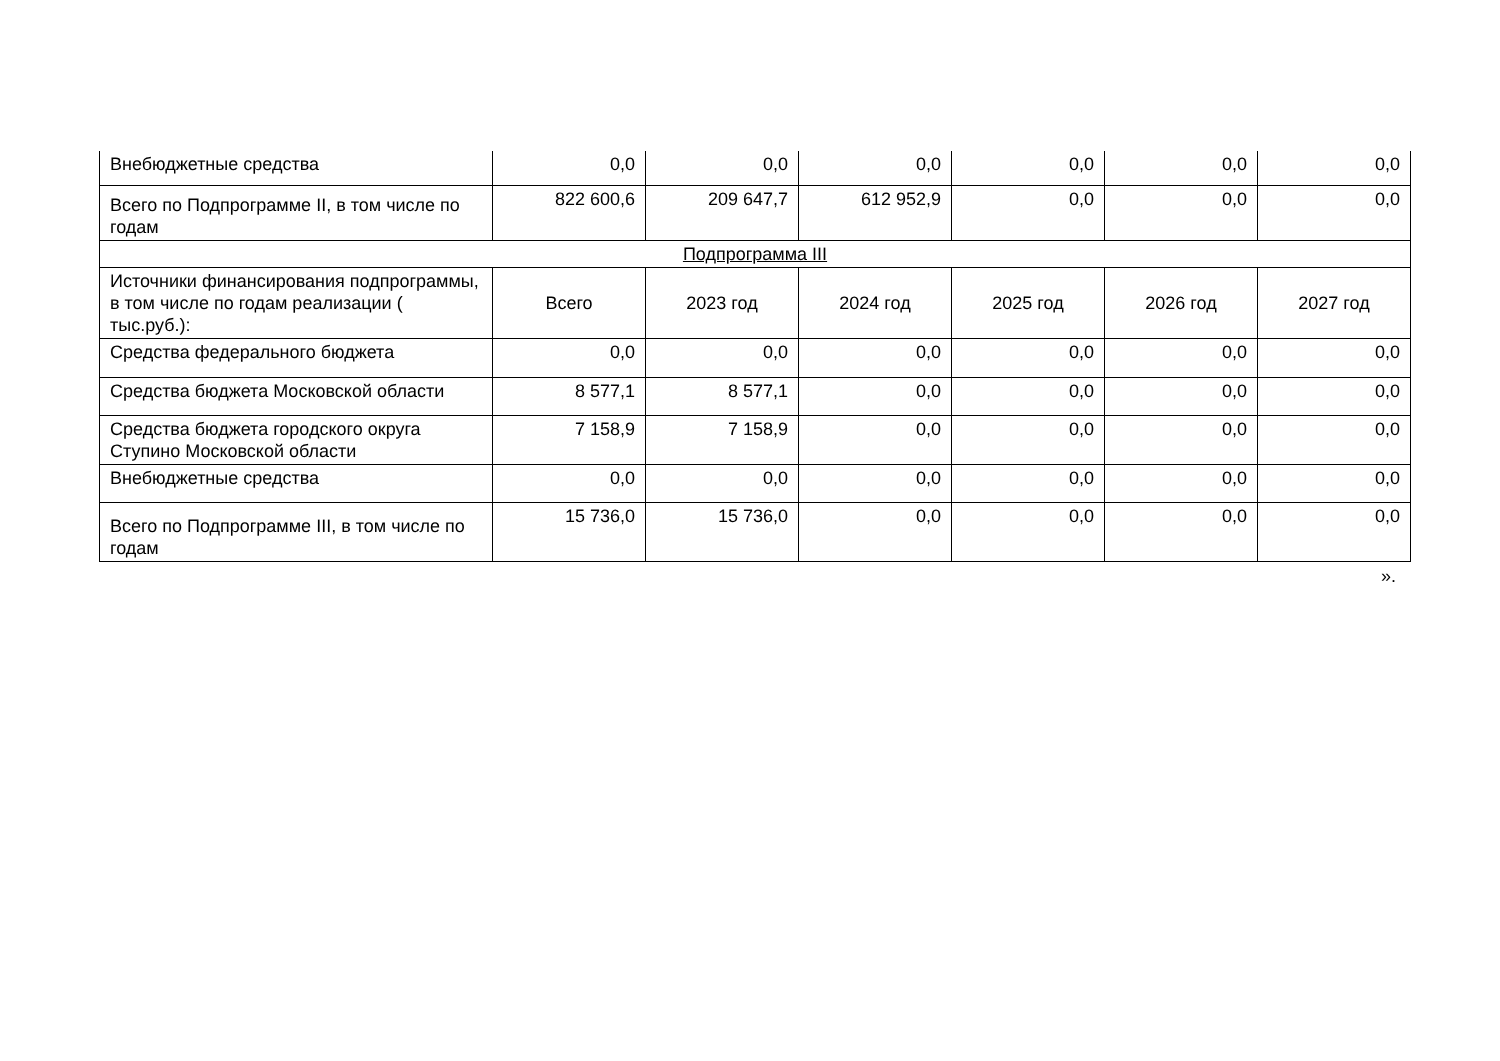| Внебюджетные средства | 0,0 | 0,0 | 0,0 | 0,0 | 0,0 | 0,0 |
| Всего по Подпрограмме II, в том числе по годам | 822 600,6 | 209 647,7 | 612 952,9 | 0,0 | 0,0 | 0,0 |
| Подпрограмма III | | | | | | |
| Источники финансирования подпрограммы, в том числе по годам реализации ( тыс.руб.): | Всего | 2023 год | 2024 год | 2025 год | 2026 год | 2027 год |
| Средства федерального бюджета | 0,0 | 0,0 | 0,0 | 0,0 | 0,0 | 0,0 |
| Средства бюджета Московской области | 8 577,1 | 8 577,1 | 0,0 | 0,0 | 0,0 | 0,0 |
| Средства бюджета городского округа Ступино Московской области | 7 158,9 | 7 158,9 | 0,0 | 0,0 | 0,0 | 0,0 |
| Внебюджетные средства | 0,0 | 0,0 | 0,0 | 0,0 | 0,0 | 0,0 |
| Всего по Подпрограмме III, в том числе по годам | 15 736,0 | 15 736,0 | 0,0 | 0,0 | 0,0 | 0,0 |
».